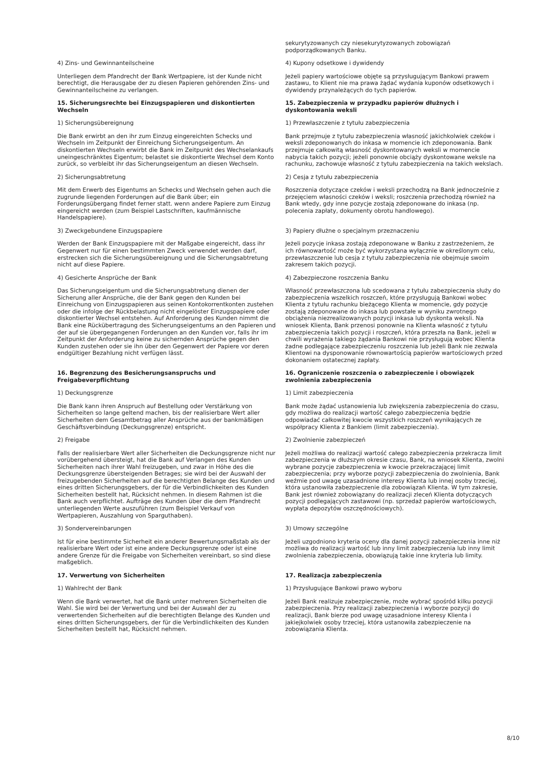| | sekurytyzowanych czy niesekurytyzowanych zobowiązań podporządkowanych Banku. |
| 4) Zins- und Gewinnanteilscheine | 4) Kupony odsetkowe i dywidendy |
| Unterliegen dem Pfandrecht der Bank Wertpapiere, ist der Kunde nicht berechtigt, die Herausgabe der zu diesen Papieren gehörenden Zins- und Gewinnanteilscheine zu verlangen. | Jeżeli papiery wartościowe objęte są przysługującym Bankowi prawem zastawu, to Klient nie ma prawa żądać wydania kuponów odsetkowych i dywidendy przynależących do tych papierów. |
| 15. Sicherungsrechte bei Einzugspapieren und diskontierten Wechseln | 15. Zabezpieczenia w przypadku papierów dłużnych i dyskontowania weksli |
| 1) Sicherungsübereignung | 1) Przewłaszczenie z tytułu zabezpieczenia |
| Die Bank erwirbt an den ihr zum Einzug eingereichten Schecks und Wechseln im Zeitpunkt der Einreichung Sicherungseigentum. An diskontierten Wechseln erwirbt die Bank im Zeitpunkt des Wechselankaufs uneingeschränktes Eigentum; belastet sie diskontierte Wechsel dem Konto zurück, so verbleibt ihr das Sicherungseigentum an diesen Wechseln. | Bank przejmuje z tytułu zabezpieczenia własność jakichkolwiek czeków i weksli zdeponowanych do inkasa w momencie ich zdeponowania. Bank przejmuje całkowitą własność dyskontowanych weksli w momencie nabycia takich pozycji; jeżeli ponownie obciąży dyskontowane weksle na rachunku, zachowuje własność z tytułu zabezpieczenia na takich wekslach. |
| 2) Sicherungsabtretung | 2) Cesja z tytułu zabezpieczenia |
| Mit dem Erwerb des Eigentums an Schecks und Wechseln gehen auch die zugrunde liegenden Forderungen auf die Bank über; ein Forderungsübergang findet ferner statt. wenn andere Papiere zum Einzug eingereicht werden (zum Beispiel Lastschriften, kaufmännische Handelspapiere). | Roszczenia dotyczące czeków i weksli przechodzą na Bank jednocześnie z przejęciem własności czeków i weksli; roszczenia przechodzą również na Bank wtedy, gdy inne pozycje zostają zdeponowane do inkasa (np. polecenia zapłaty, dokumenty obrotu handlowego). |
| 3) Zweckgebundene Einzugspapiere | 3) Papiery dłużne o specjalnym przeznaczeniu |
| Werden der Bank Einzugspapiere mit der Maßgabe eingereicht, dass ihr Gegenwert nur für einen bestimmten Zweck verwendet werden darf, erstrecken sich die Sicherungsübereignung und die Sicherungsabtretung nicht auf diese Papiere. | Jeżeli pozycje inkasa zostają zdeponowane w Banku z zastrzeżeniem, że ich równowartość może być wykorzystana wyłącznie w określonym celu, przewłaszczenie lub cesja z tytułu zabezpieczenia nie obejmuje swoim zakresem takich pozycji. |
| 4) Gesicherte Ansprüche der Bank | 4) Zabezpieczone roszczenia Banku |
| Das Sicherungseigentum und die Sicherungsabtretung dienen der Sicherung aller Ansprüche, die der Bank gegen den Kunden bei Einreichung von Einzugspapieren aus seinen Kontokorrentkonten zustehen oder die infolge der Rückbelastung nicht eingelöster Einzugspapiere oder diskontierter Wechsel entstehen. Auf Anforderung des Kunden nimmt die Bank eine Rückübertragung des Sicherungseigentums an den Papieren und der auf sie übergegangenen Forderungen an den Kunden vor, falls ihr im Zeitpunkt der Anforderung keine zu sichernden Ansprüche gegen den Kunden zustehen oder sie ihn über den Gegenwert der Papiere vor deren endgültiger Bezahlung nicht verfügen lässt. | Własność przewłaszczona lub scedowana z tytułu zabezpieczenia służy do zabezpieczenia wszelkich roszczeń, które przysługują Bankowi wobec Klienta z tytułu rachunku bieżącego Klienta w momencie, gdy pozycje zostają zdeponowane do inkasa lub powstałe w wyniku zwrotnego obciążenia niezrealizowanych pozycji inkasa lub dyskonta weksli. Na wniosek Klienta, Bank przenosi ponownie na Klienta własność z tytułu zabezpieczenia takich pozycji i roszczeń, która przeszła na Bank, jeżeli w chwili wyrażenia takiego żądania Bankowi nie przysługują wobec Klienta żadne podlegające zabezpieczeniu roszczenia lub jeżeli Bank nie zezwala Klientowi na dysponowanie równowartością papierów wartościowych przed dokonaniem ostatecznej zapłaty. |
| 16. Begrenzung des Besicherungsanspruchs und Freigabeverpflichtung | 16. Ograniczenie roszczenia o zabezpieczenie i obowiązek zwolnienia zabezpieczenia |
| 1) Deckungsgrenze | 1) Limit zabezpieczenia |
| Die Bank kann ihren Anspruch auf Bestellung oder Verstärkung von Sicherheiten so lange geltend machen, bis der realisierbare Wert aller Sicherheiten dem Gesamtbetrag aller Ansprüche aus der bankmäßigen Geschäftsverbindung (Deckungsgrenze) entspricht. | Bank może żądać ustanowienia lub zwiększenia zabezpieczenia do czasu, gdy możliwa do realizacji wartość całego zabezpieczenia będzie odpowiadać całkowitej kwocie wszystkich roszczeń wynikających ze współpracy Klienta z Bankiem (limit zabezpieczenia). |
| 2) Freigabe | 2) Zwolnienie zabezpieczeń |
| Falls der realisierbare Wert aller Sicherheiten die Deckungsgrenze nicht nur vorübergehend übersteigt, hat die Bank auf Verlangen des Kunden Sicherheiten nach ihrer Wahl freizugeben, und zwar in Höhe des die Deckungsgrenze übersteigenden Betrages; sie wird bei der Auswahl der freizugebenden Sicherheiten auf die berechtigten Belange des Kunden und eines dritten Sicherungsgebers, der für die Verbindlichkeiten des Kunden Sicherheiten bestellt hat, Rücksicht nehmen. In diesem Rahmen ist die Bank auch verpflichtet. Aufträge des Kunden über die dem Pfandrecht unterliegenden Werte auszuführen (zum Beispiel Verkauf von Wertpapieren, Auszahlung von Sparguthaben). | Jeżeli możliwa do realizacji wartość całego zabezpieczenia przekracza limit zabezpieczenia w dłuższym okresie czasu, Bank, na wniosek Klienta, zwolni wybrane pozycje zabezpieczenia w kwocie przekraczającej limit zabezpieczenia; przy wyborze pozycji zabezpieczenia do zwolnienia, Bank weźmie pod uwagę uzasadnione interesy Klienta lub innej osoby trzeciej, która ustanowiła zabezpieczenie dla zobowiązań Klienta. W tym zakresie, Bank jest również zobowiązany do realizacji zleceń Klienta dotyczących pozycji podlegających zastawowi (np. sprzedaż papierów wartościowych, wypłata depozytów oszczędnościowych). |
| 3) Sondervereinbarungen | 3) Umowy szczególne |
| Ist für eine bestimmte Sicherheit ein anderer Bewertungsmaßstab als der realisierbare Wert oder ist eine andere Deckungsgrenze oder ist eine andere Grenze für die Freigabe von Sicherheiten vereinbart, so sind diese maßgeblich. | Jeżeli uzgodniono kryteria oceny dla danej pozycji zabezpieczenia inne niż możliwa do realizacji wartość lub inny limit zabezpieczenia lub inny limit zwolnienia zabezpieczenia, obowiązują takie inne kryteria lub limity. |
| 17. Verwertung von Sicherheiten | 17. Realizacja zabezpieczenia |
| 1) Wahlrecht der Bank | 1) Przysługujące Bankowi prawo wyboru |
| Wenn die Bank verwertet, hat die Bank unter mehreren Sicherheiten die Wahl. Sie wird bei der Verwertung und bei der Auswahl der zu verwertenden Sicherheiten auf die berechtigten Belange des Kunden und eines dritten Sicherungsgebers, der für die Verbindlichkeiten des Kunden Sicherheiten bestellt hat, Rücksicht nehmen. | Jeżeli Bank realizuje zabezpieczenie, może wybrać spośród kilku pozycji zabezpieczenia. Przy realizacji zabezpieczenia i wyborze pozycji do realizacji, Bank bierze pod uwagę uzasadnione interesy Klienta i jakiejkolwiek osoby trzeciej, która ustanowiła zabezpieczenie na zobowiązania Klienta. |
8/10